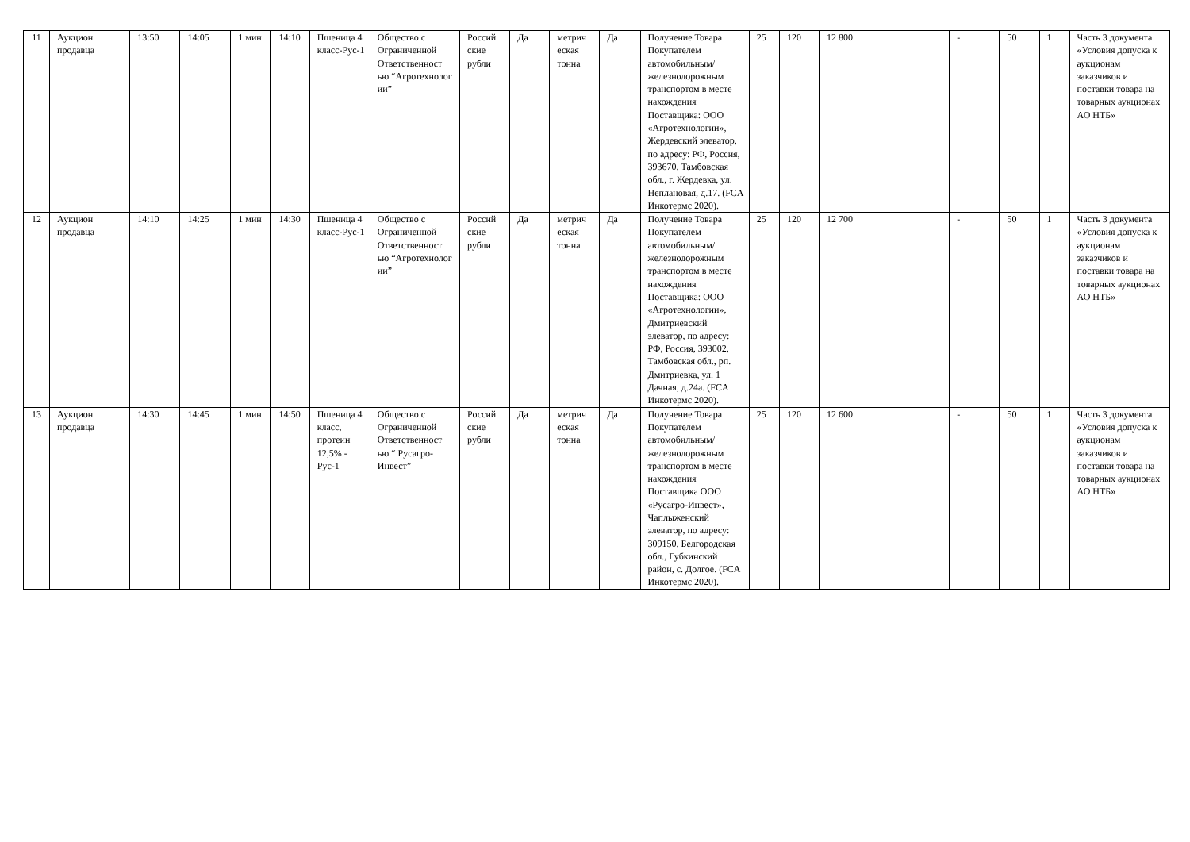| 11 | Аукцион продавца | 13:50 | 14:05 | 1 мин | 14:10 | Пшеница 4 класс-Рус-1 | Общество с Ограниченной Ответственност ью “Агротехнолог ии” | Россий ские рубли | Да | метрич еская тонна | Да | Получение Товара Покупателем автомобильным/ железнодорожным транспортом в месте нахождения Поставщика: ООО «Агротехнологии», Жердевский элеватор, по адресу: РФ, Россия, 393670, Тамбовская обл., г. Жердевка, ул. Неплановая, д.17. (FCA Инкотермс 2020). | 25 | 120 | 12 800 | - | 50 | 1 | Часть 3 документа «Условия допуска к аукционам заказчиков и поставки товара на товарных аукционах АО НТБ» |
| 12 | Аукцион продавца | 14:10 | 14:25 | 1 мин | 14:30 | Пшеница 4 класс-Рус-1 | Общество с Ограниченной Ответственност ью “Агротехнолог ии” | Россий ские рубли | Да | метрич еская тонна | Да | Получение Товара Покупателем автомобильным/ железнодорожным транспортом в месте нахождения Поставщика: ООО «Агротехнологии», Дмитриевский элеватор, по адресу: РФ, Россия, 393002, Тамбовская обл., рп. Дмитриевка, ул. 1 Дачная, д.24а. (FCA Инкотермс 2020). | 25 | 120 | 12 700 | - | 50 | 1 | Часть 3 документа «Условия допуска к аукционам заказчиков и поставки товара на товарных аукционах АО НТБ» |
| 13 | Аукцион продавца | 14:30 | 14:45 | 1 мин | 14:50 | Пшеница 4 класс, протеин 12,5% - Рус-1 | Общество с Ограниченной Ответственност ью “ Русагро-Инвест” | Россий ские рубли | Да | метрич еская тонна | Да | Получение Товара Покупателем автомобильным/ железнодорожным транспортом в месте нахождения Поставщика ООО «Русагро-Инвест», Чаплыженский элеватор, по адресу: 309150, Белгородская обл., Губкинский район, с. Долгое. (FCA Инкотермс 2020). | 25 | 120 | 12 600 | - | 50 | 1 | Часть 3 документа «Условия допуска к аукционам заказчиков и поставки товара на товарных аукционах АО НТБ» |